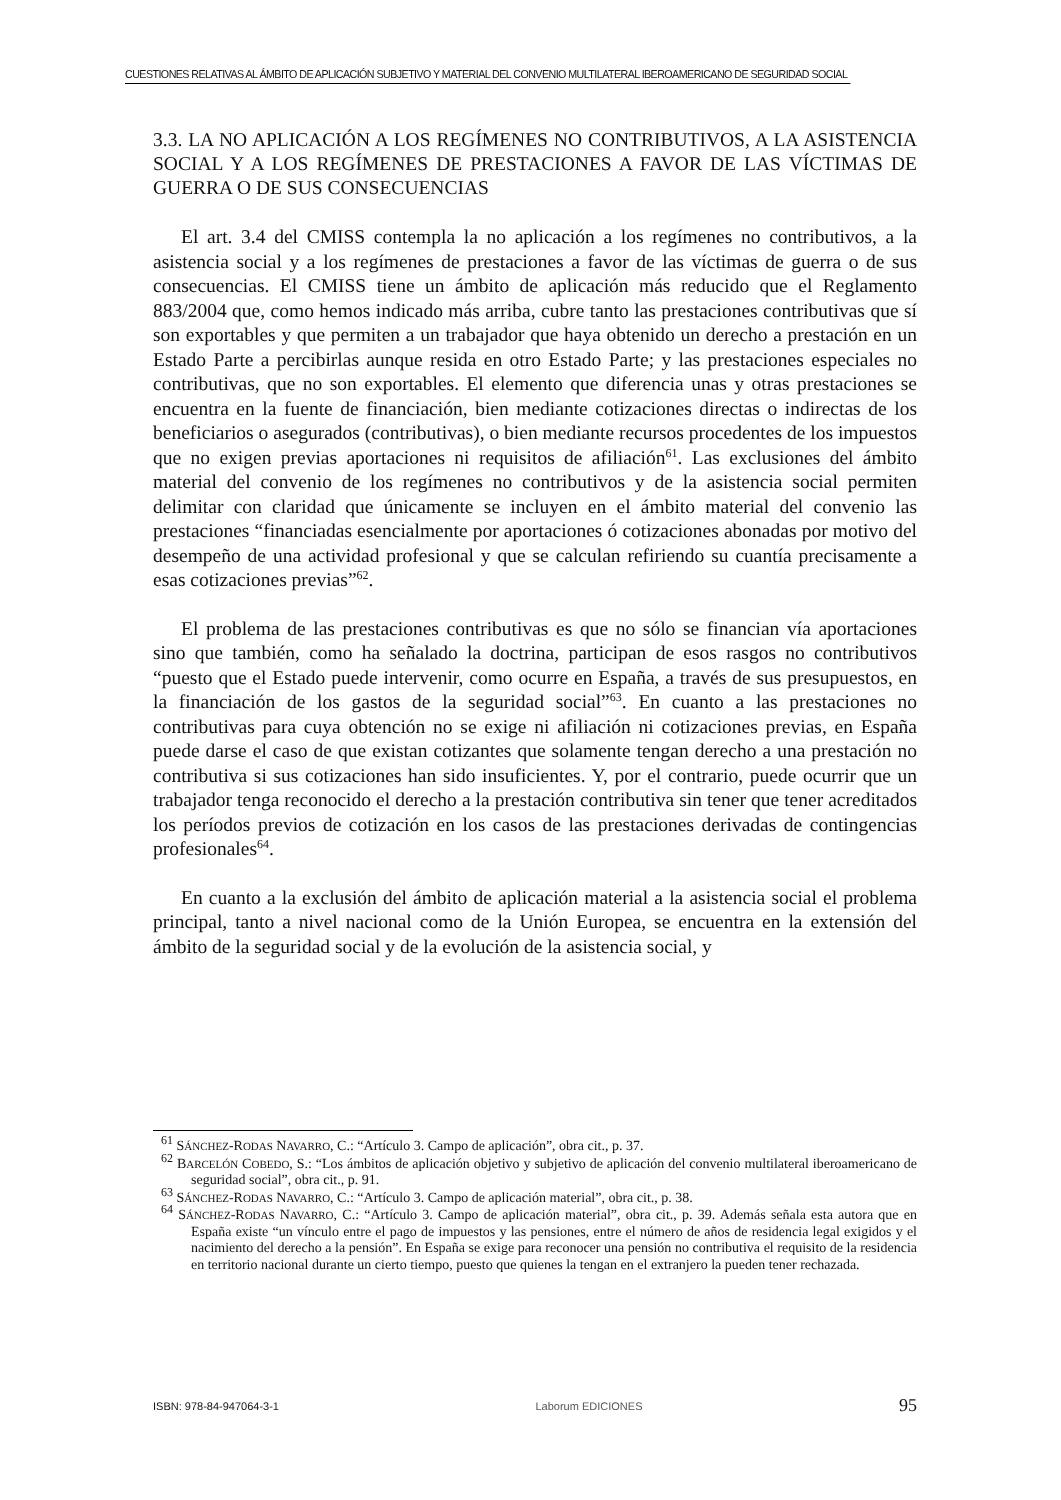CUESTIONES RELATIVAS AL ÁMBITO DE APLICACIÓN SUBJETIVO Y MATERIAL DEL CONVENIO MULTILATERAL IBEROAMERICANO DE SEGURIDAD SOCIAL
3.3. LA NO APLICACIÓN A LOS REGÍMENES NO CONTRIBUTIVOS, A LA ASISTENCIA SOCIAL Y A LOS REGÍMENES DE PRESTACIONES A FAVOR DE LAS VÍCTIMAS DE GUERRA O DE SUS CONSECUENCIAS
El art. 3.4 del CMISS contempla la no aplicación a los regímenes no contributivos, a la asistencia social y a los regímenes de prestaciones a favor de las víctimas de guerra o de sus consecuencias. El CMISS tiene un ámbito de aplicación más reducido que el Reglamento 883/2004 que, como hemos indicado más arriba, cubre tanto las prestaciones contributivas que sí son exportables y que permiten a un trabajador que haya obtenido un derecho a prestación en un Estado Parte a percibirlas aunque resida en otro Estado Parte; y las prestaciones especiales no contributivas, que no son exportables. El elemento que diferencia unas y otras prestaciones se encuentra en la fuente de financiación, bien mediante cotizaciones directas o indirectas de los beneficiarios o asegurados (contributivas), o bien mediante recursos procedentes de los impuestos que no exigen previas aportaciones ni requisitos de afiliación<sup>61</sup>. Las exclusiones del ámbito material del convenio de los regímenes no contributivos y de la asistencia social permiten delimitar con claridad que únicamente se incluyen en el ámbito material del convenio las prestaciones “financiadas esencialmente por aportaciones ó cotizaciones abonadas por motivo del desempeño de una actividad profesional y que se calculan refiriendo su cuantía precisamente a esas cotizaciones previas”<sup>62</sup>.
El problema de las prestaciones contributivas es que no sólo se financian vía aportaciones sino que también, como ha señalado la doctrina, participan de esos rasgos no contributivos “puesto que el Estado puede intervenir, como ocurre en España, a través de sus presupuestos, en la financiación de los gastos de la seguridad social”<sup>63</sup>. En cuanto a las prestaciones no contributivas para cuya obtención no se exige ni afiliación ni cotizaciones previas, en España puede darse el caso de que existan cotizantes que solamente tengan derecho a una prestación no contributiva si sus cotizaciones han sido insuficientes. Y, por el contrario, puede ocurrir que un trabajador tenga reconocido el derecho a la prestación contributiva sin tener que tener acreditados los períodos previos de cotización en los casos de las prestaciones derivadas de contingencias profesionales<sup>64</sup>.
En cuanto a la exclusión del ámbito de aplicación material a la asistencia social el problema principal, tanto a nivel nacional como de la Unión Europea, se encuentra en la extensión del ámbito de la seguridad social y de la evolución de la asistencia social, y
<sup>61</sup> SÁNCHEZ-RODAS NAVARRO, C.: “Artículo 3. Campo de aplicación”, obra cit., p. 37.
<sup>62</sup> BARCELÓN COBEDO, S.: “Los ámbitos de aplicación objetivo y subjetivo de aplicación del convenio multilateral iberoamericano de seguridad social”, obra cit., p. 91.
<sup>63</sup> SÁNCHEZ-RODAS NAVARRO, C.: “Artículo 3. Campo de aplicación material”, obra cit., p. 38.
<sup>64</sup> SÁNCHEZ-RODAS NAVARRO, C.: “Artículo 3. Campo de aplicación material”, obra cit., p. 39. Además señala esta autora que en España existe “un vínculo entre el pago de impuestos y las pensiones, entre el número de años de residencia legal exigidos y el nacimiento del derecho a la pensión”. En España se exige para reconocer una pensión no contributiva el requisito de la residencia en territorio nacional durante un cierto tiempo, puesto que quienes la tengan en el extranjero la pueden tener rechazada.
ISBN: 978-84-947064-3-1 Laborum EDICIONES 95